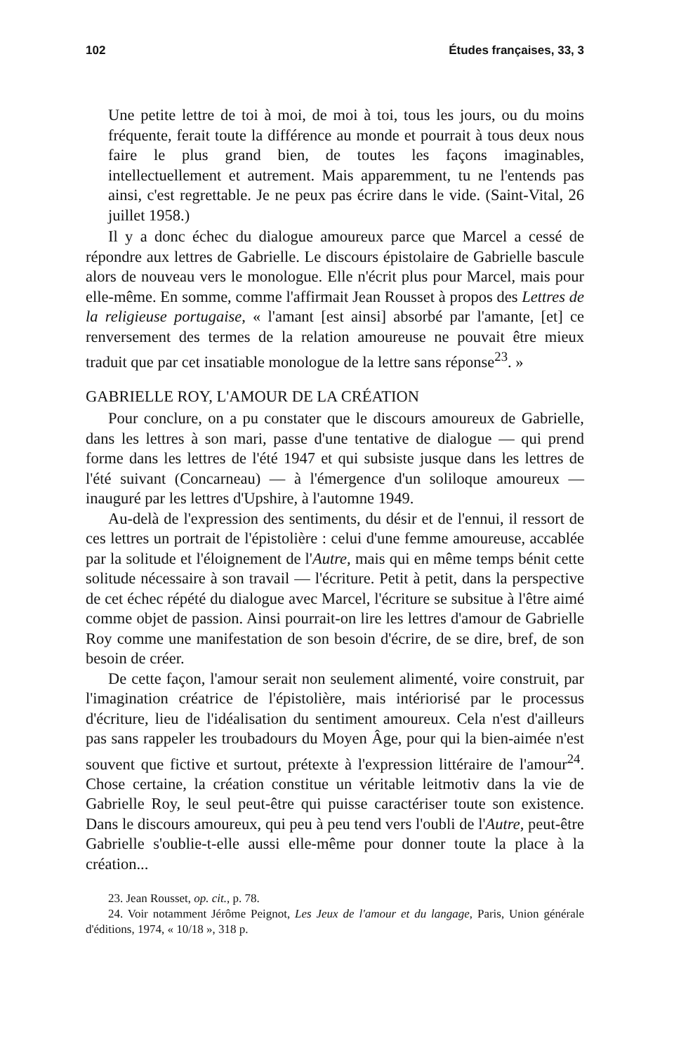102 Études françaises, 33, 3
Une petite lettre de toi à moi, de moi à toi, tous les jours, ou du moins fréquente, ferait toute la différence au monde et pourrait à tous deux nous faire le plus grand bien, de toutes les façons imaginables, intellectuellement et autrement. Mais apparemment, tu ne l'entends pas ainsi, c'est regrettable. Je ne peux pas écrire dans le vide. (Saint-Vital, 26 juillet 1958.)
Il y a donc échec du dialogue amoureux parce que Marcel a cessé de répondre aux lettres de Gabrielle. Le discours épistolaire de Gabrielle bascule alors de nouveau vers le monologue. Elle n'écrit plus pour Marcel, mais pour elle-même. En somme, comme l'affirmait Jean Rousset à propos des Lettres de la religieuse portugaise, « l'amant [est ainsi] absorbé par l'amante, [et] ce renversement des termes de la relation amoureuse ne pouvait être mieux traduit que par cet insatiable monologue de la lettre sans réponse<sup>23</sup>. »
GABRIELLE ROY, L'AMOUR DE LA CRÉATION
Pour conclure, on a pu constater que le discours amoureux de Gabrielle, dans les lettres à son mari, passe d'une tentative de dialogue — qui prend forme dans les lettres de l'été 1947 et qui subsiste jusque dans les lettres de l'été suivant (Concarneau) — à l'émergence d'un soliloque amoureux — inauguré par les lettres d'Upshire, à l'automne 1949.
Au-delà de l'expression des sentiments, du désir et de l'ennui, il ressort de ces lettres un portrait de l'épistolière : celui d'une femme amoureuse, accablée par la solitude et l'éloignement de l'Autre, mais qui en même temps bénit cette solitude nécessaire à son travail — l'écriture. Petit à petit, dans la perspective de cet échec répété du dialogue avec Marcel, l'écriture se subsitue à l'être aimé comme objet de passion. Ainsi pourrait-on lire les lettres d'amour de Gabrielle Roy comme une manifestation de son besoin d'écrire, de se dire, bref, de son besoin de créer.
De cette façon, l'amour serait non seulement alimenté, voire construit, par l'imagination créatrice de l'épistolière, mais intériorisé par le processus d'écriture, lieu de l'idéalisation du sentiment amoureux. Cela n'est d'ailleurs pas sans rappeler les troubadours du Moyen Âge, pour qui la bien-aimée n'est souvent que fictive et surtout, prétexte à l'expression littéraire de l'amour<sup>24</sup>. Chose certaine, la création constitue un véritable leitmotiv dans la vie de Gabrielle Roy, le seul peut-être qui puisse caractériser toute son existence. Dans le discours amoureux, qui peu à peu tend vers l'oubli de l'Autre, peut-être Gabrielle s'oublie-t-elle aussi elle-même pour donner toute la place à la création...
23. Jean Rousset, op. cit., p. 78.
24. Voir notamment Jérôme Peignot, Les Jeux de l'amour et du langage, Paris, Union générale d'éditions, 1974, « 10/18 », 318 p.